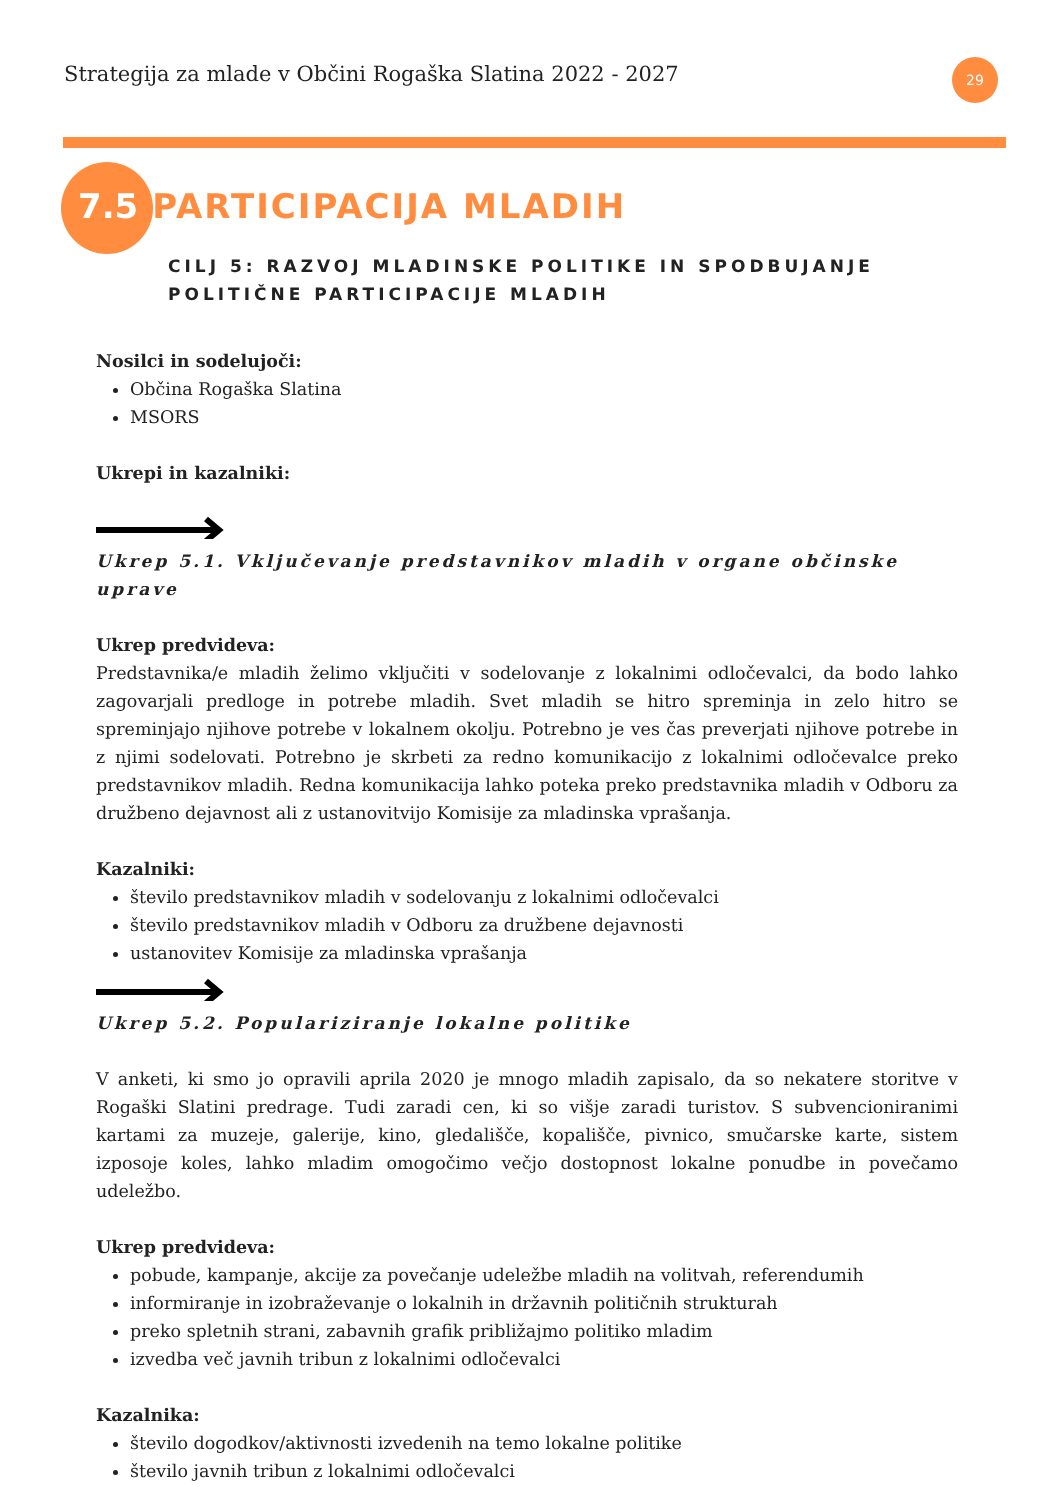Strategija za mlade v Občini Rogaška Slatina 2022 - 2027
29
7.5 PARTICIPACIJA MLADIH
CILJ 5: RAZVOJ MLADINSKE POLITIKE IN SPODBUJANJE
POLITIČNE PARTICIPACIJE MLADIH
Nosilci in sodelujoči:
Občina Rogaška Slatina
MSORS
Ukrepi in kazalniki:
Ukrep 5.1. Vključevanje predstavnikov mladih v organe občinske uprave
Ukrep predvideva:
Predstavnika/e mladih želimo vključiti v sodelovanje z lokalnimi odločevalci, da bodo lahko zagovarjali predloge in potrebe mladih. Svet mladih se hitro spreminja in zelo hitro se spreminjajo njihove potrebe v lokalnem okolju. Potrebno je ves čas preverjati njihove potrebe in z njimi sodelovati. Potrebno je skrbeti za redno komunikacijo z lokalnimi odločevalce preko predstavnikov mladih. Redna komunikacija lahko poteka preko predstavnika mladih v Odboru za družbeno dejavnost ali z ustanovitvijo Komisije za mladinska vprašanja.
Kazalniki:
število predstavnikov mladih v sodelovanju z lokalnimi odločevalci
število predstavnikov mladih v Odboru za družbene dejavnosti
ustanovitev Komisije za mladinska vprašanja
Ukrep 5.2. Populariziranje lokalne politike
V anketi, ki smo jo opravili aprila 2020 je mnogo mladih zapisalo, da so nekatere storitve v Rogaški Slatini predrage. Tudi zaradi cen, ki so višje zaradi turistov. S subvencioniranimi kartami za muzeje, galerije, kino, gledališče, kopališče, pivnico, smučarske karte, sistem izposoje koles, lahko mladim omogočimo večjo dostopnost lokalne ponudbe in povečamo udeležbo.
Ukrep predvideva:
pobude, kampanje, akcije za povečanje udeležbe mladih na volitvah, referendumih
informiranje in izobraževanje o lokalnih in državnih političnih strukturah
preko spletnih strani, zabavnih grafik približajmo politiko mladim
izvedba več javnih tribun z lokalnimi odločevalci
Kazalnika:
število dogodkov/aktivnosti izvedenih na temo lokalne politike
število javnih tribun z lokalnimi odločevalci